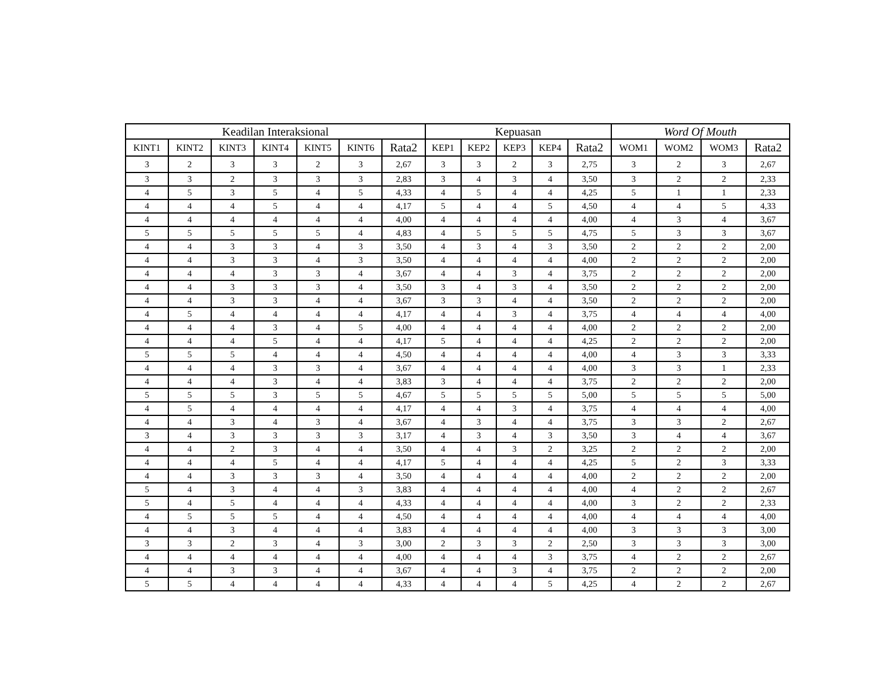| Keadilan Interaksional | | | | | | | Kepuasan | | | | | Word Of Mouth | | | |
| --- | --- | --- | --- | --- | --- | --- | --- | --- | --- | --- | --- | --- | --- | --- | --- |
| KINT1 | KINT2 | KINT3 | KINT4 | KINT5 | KINT6 | Rata2 | KEP1 | KEP2 | KEP3 | KEP4 | Rata2 | WOM1 | WOM2 | WOM3 | Rata2 |
| 3 | 2 | 3 | 3 | 2 | 3 | 2,67 | 3 | 3 | 2 | 3 | 2,75 | 3 | 2 | 3 | 2,67 |
| 3 | 3 | 2 | 3 | 3 | 3 | 2,83 | 3 | 4 | 3 | 4 | 3,50 | 3 | 2 | 2 | 2,33 |
| 4 | 5 | 3 | 5 | 4 | 5 | 4,33 | 4 | 5 | 4 | 4 | 4,25 | 5 | 1 | 1 | 2,33 |
| 4 | 4 | 4 | 5 | 4 | 4 | 4,17 | 5 | 4 | 4 | 5 | 4,50 | 4 | 4 | 5 | 4,33 |
| 4 | 4 | 4 | 4 | 4 | 4 | 4,00 | 4 | 4 | 4 | 4 | 4,00 | 4 | 3 | 4 | 3,67 |
| 5 | 5 | 5 | 5 | 5 | 4 | 4,83 | 4 | 5 | 5 | 5 | 4,75 | 5 | 3 | 3 | 3,67 |
| 4 | 4 | 3 | 3 | 4 | 3 | 3,50 | 4 | 3 | 4 | 3 | 3,50 | 2 | 2 | 2 | 2,00 |
| 4 | 4 | 3 | 3 | 4 | 3 | 3,50 | 4 | 4 | 4 | 4 | 4,00 | 2 | 2 | 2 | 2,00 |
| 4 | 4 | 4 | 3 | 3 | 4 | 3,67 | 4 | 4 | 3 | 4 | 3,75 | 2 | 2 | 2 | 2,00 |
| 4 | 4 | 3 | 3 | 3 | 4 | 3,50 | 3 | 4 | 3 | 4 | 3,50 | 2 | 2 | 2 | 2,00 |
| 4 | 4 | 3 | 3 | 4 | 4 | 3,67 | 3 | 3 | 4 | 4 | 3,50 | 2 | 2 | 2 | 2,00 |
| 4 | 5 | 4 | 4 | 4 | 4 | 4,17 | 4 | 4 | 3 | 4 | 3,75 | 4 | 4 | 4 | 4,00 |
| 4 | 4 | 4 | 3 | 4 | 5 | 4,00 | 4 | 4 | 4 | 4 | 4,00 | 2 | 2 | 2 | 2,00 |
| 4 | 4 | 4 | 5 | 4 | 4 | 4,17 | 5 | 4 | 4 | 4 | 4,25 | 2 | 2 | 2 | 2,00 |
| 5 | 5 | 5 | 4 | 4 | 4 | 4,50 | 4 | 4 | 4 | 4 | 4,00 | 4 | 3 | 3 | 3,33 |
| 4 | 4 | 4 | 3 | 3 | 4 | 3,67 | 4 | 4 | 4 | 4 | 4,00 | 3 | 3 | 1 | 2,33 |
| 4 | 4 | 4 | 3 | 4 | 4 | 3,83 | 3 | 4 | 4 | 4 | 3,75 | 2 | 2 | 2 | 2,00 |
| 5 | 5 | 5 | 3 | 5 | 5 | 4,67 | 5 | 5 | 5 | 5 | 5,00 | 5 | 5 | 5 | 5,00 |
| 4 | 5 | 4 | 4 | 4 | 4 | 4,17 | 4 | 4 | 3 | 4 | 3,75 | 4 | 4 | 4 | 4,00 |
| 4 | 4 | 3 | 4 | 3 | 4 | 3,67 | 4 | 3 | 4 | 4 | 3,75 | 3 | 3 | 2 | 2,67 |
| 3 | 4 | 3 | 3 | 3 | 3 | 3,17 | 4 | 3 | 4 | 3 | 3,50 | 3 | 4 | 4 | 3,67 |
| 4 | 4 | 2 | 3 | 4 | 4 | 3,50 | 4 | 4 | 3 | 2 | 3,25 | 2 | 2 | 2 | 2,00 |
| 4 | 4 | 4 | 5 | 4 | 4 | 4,17 | 5 | 4 | 4 | 4 | 4,25 | 5 | 2 | 3 | 3,33 |
| 4 | 4 | 3 | 3 | 3 | 4 | 3,50 | 4 | 4 | 4 | 4 | 4,00 | 2 | 2 | 2 | 2,00 |
| 5 | 4 | 3 | 4 | 4 | 3 | 3,83 | 4 | 4 | 4 | 4 | 4,00 | 4 | 2 | 2 | 2,67 |
| 5 | 4 | 5 | 4 | 4 | 4 | 4,33 | 4 | 4 | 4 | 4 | 4,00 | 3 | 2 | 2 | 2,33 |
| 4 | 5 | 5 | 5 | 4 | 4 | 4,50 | 4 | 4 | 4 | 4 | 4,00 | 4 | 4 | 4 | 4,00 |
| 4 | 4 | 3 | 4 | 4 | 4 | 3,83 | 4 | 4 | 4 | 4 | 4,00 | 3 | 3 | 3 | 3,00 |
| 3 | 3 | 2 | 3 | 4 | 3 | 3,00 | 2 | 3 | 3 | 2 | 2,50 | 3 | 3 | 3 | 3,00 |
| 4 | 4 | 4 | 4 | 4 | 4 | 4,00 | 4 | 4 | 4 | 3 | 3,75 | 4 | 2 | 2 | 2,67 |
| 4 | 4 | 3 | 3 | 4 | 4 | 3,67 | 4 | 4 | 3 | 4 | 3,75 | 2 | 2 | 2 | 2,00 |
| 5 | 5 | 4 | 4 | 4 | 4 | 4,33 | 4 | 4 | 4 | 5 | 4,25 | 4 | 2 | 2 | 2,67 |